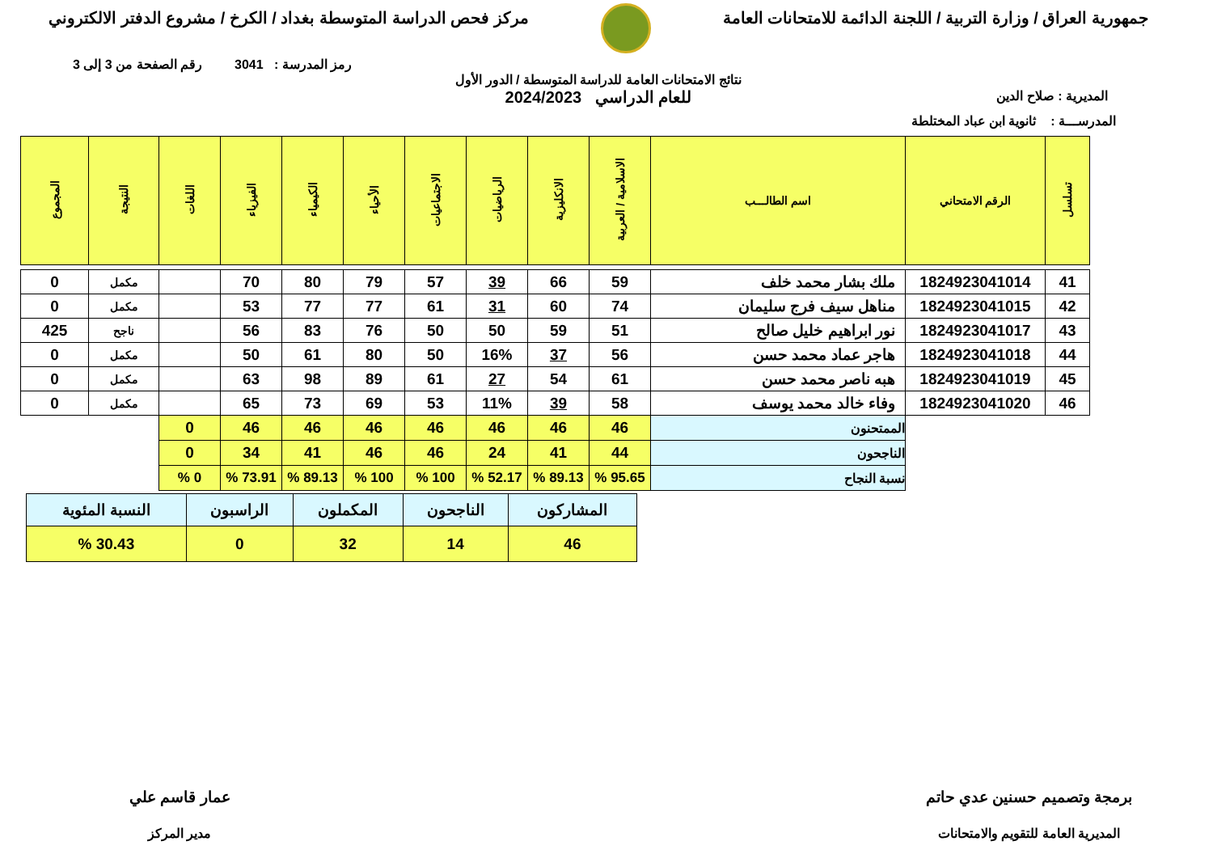جمهورية العراق / وزارة التربية / اللجنة الدائمة للامتحانات العامة
مركز فحص الدراسة المتوسطة بغداد / الكرخ / مشروع الدفتر الالكتروني
رمز المدرسة : 3041 رقم الصفحة من 3 إلى 3
المديرية : صلاح الدين
نتائج الامتحانات العامة للدراسة المتوسطة / الدور الأول
للعام الدراسي 2024/2023
المدرســـة : ثانوية ابن عباد المختلطة
| تسلسل | الرقم الامتحاني | اسم الطالـــب | الاسلامية / العربية | الانكليزية | الرياضيات | الاجتماعيات | الأحياء | الكيمياء | الفيزياء | اللغات | النتيجة | المجموع |
| --- | --- | --- | --- | --- | --- | --- | --- | --- | --- | --- | --- | --- |
| 41 | 1824923041014 | ملك بشار محمد خلف | 59 | 66 | 39 | 57 | 79 | 80 | 70 | | مكمل | 0 |
| 42 | 1824923041015 | مناهل سيف فرج سليمان | 74 | 60 | 31 | 61 | 77 | 77 | 53 | | مكمل | 0 |
| 43 | 1824923041017 | نور ابراهيم خليل صالح | 51 | 59 | 50 | 50 | 76 | 83 | 56 | | ناجح | 425 |
| 44 | 1824923041018 | هاجر عماد محمد حسن | 56 | 37 | 16% | 50 | 80 | 61 | 50 | | مكمل | 0 |
| 45 | 1824923041019 | هبه ناصر محمد حسن | 61 | 54 | 27 | 61 | 89 | 98 | 63 | | مكمل | 0 |
| 46 | 1824923041020 | وفاء خالد محمد يوسف | 58 | 39 | 11% | 53 | 69 | 73 | 65 | | مكمل | 0 |
| | | الممتحنون | 46 | 46 | 46 | 46 | 46 | 46 | 46 | 0 | | |
| | | الناجحون | 44 | 41 | 24 | 46 | 46 | 41 | 34 | 0 | | |
| | | نسبة النجاح | 95.65 % | 89.13 % | 52.17 % | 100 % | 100 % | 89.13 % | 73.91 % | 0 % | | |
| المشاركون | الناجحون | المكملون | الراسبون | النسبة المئوية |
| 46 | 14 | 32 | 0 | 30.43 % |
برمجة وتصميم حسنين عدي حاتم
المديرية العامة للتقويم والامتحانات
عمار قاسم علي
مدير المركز